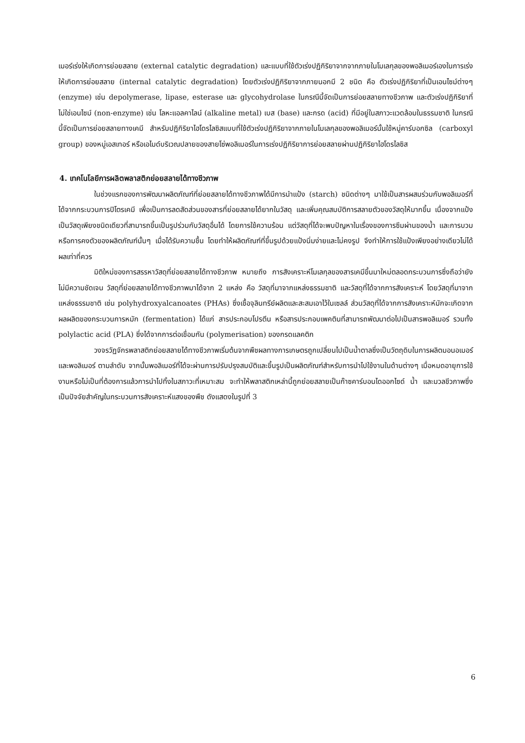เมอร์เร่งให้เกิดการย่อยสลาย (external catalytic degradation) และแบบที่ใช้ตัวเร่งปฏิกิริยาจากจากภายในโมเลกุลของพอลิเมอร์เองในการเร่งให้เกิดการย่อยสลาย (internal catalytic degradation) โดยตัวเร่งปฏิกิริยาจากภายนอกมี 2 ชนิด คือ ตัวเร่งปฏิกิริยาที่เป็นเอนไซม์ต่างๆ (enzyme) เช่น depolymerase, lipase, esterase และ glycohydrolase ในกรณีนี้จัดเป็นการย่อยสลายทางชีวภาพ และตัวเร่งปฏิกิริยาที่ไม่ใช่เอนไซม์ (non-enzyme) เช่น โลหะแอลคาไลน์ (alkaline metal) เบส (base) และกรด (acid) ที่มีอยู่ในสภาวะแวดล้อมในธรรมชาติ ในกรณีนี้จัดเป็นการย่อยสลายทางเคมี สำหรับปฏิกิริยาไฮโดรไลซิสแบบที่ใช้ตัวเร่งปฏิกิริยาจากภายในโมเลกุลของพอลิเมอร์นั้นใช้หมู่คาร์บอกซิล (carboxyl group) ของหมู่เอสเทอร์ หรือเอไมด์บริเวณปลายของสายโซ่พอลิเมอร์ในการเร่งปฏิกิริยาการย่อยสลายผ่านปฏิกิริยาไฮโดรไลซิส
4. เทคโนโลยีการผลิตพลาสติกย่อยสลายได้ทางชีวภาพ
ในช่วงแรกของการพัฒนาผลิตภัณฑ์ที่ย่อยสลายได้ทางชีวภาพได้มีการนำแป้ง (starch) ชนิดต่างๆ มาใช้เป็นสารผสมร่วมกับพอลิเมอร์ที่ได้จากกระบวนการปิโตรเคมี เพื่อเป็นการลดสัดส่วนของสารที่ย่อยสลายได้ยากในวัสดุ และเพิ่มคุณสมบัติการสลายตัวของวัสดุให้มากขึ้น เนื่องจากแป้งเป็นวัสดุเพียงชนิดเดียวที่สามารถขึ้นเป็นรูปร่วมกับวัสดุอื่นได้ โดยการใช้ความร้อน แต่วัสดุที่ได้จะพบปัญหาในเรื่องของการซึมผ่านของน้ำ และการบวมหรือการคงตัวของผลิตภัณฑ์นั้นๆ เมื่อได้รับความชื้น โดยทำให้ผลิตภัณฑ์ที่ขึ้นรูปด้วยแป้งนิ่มง่ายและไม่คงรูป จึงทำให้การใช้แป้งเพียงอย่างเดียวไม่ได้ผลเท่าที่ควร
มิติใหม่ของการสรรหาวัสดุที่ย่อยสลายได้ทางชีวภาพ หมายถึง การสังเคราะห์โมเลกุลของสารเคมีขึ้นมาใหม่ตลอดกระบวนการซึ่งถือว่ายังไม่มีความชัดเจน วัสดุที่ย่อยสลายได้ทางชีวภาพมาได้จาก 2 แหล่ง คือ วัสดุที่มาจากแหล่งธรรมชาติ และวัสดุที่ได้จากการสังเคราะห์ โดยวัสดุที่มาจากแหล่งธรรมชาติ เช่น polyhydroxyalcanoates (PHAs) ซึ่งเชื้อจุลินทรีย์ผลิตและสะสมเอาไว้ในเซลล์ ส่วนวัสดุที่ได้จากการสังเคราะห์มักจะเกิดจากผลผลิตของกระบวนการหมัก (fermentation) ได้แก่ สารประกอบโปรตีน หรือสารประกอบเพคตินที่สามารถพัฒนาต่อไปเป็นสารพอลิเมอร์ รวมทั้ง polylactic acid (PLA) ซึ่งได้จากการต่อเชื่อมกัน (polymerisation) ของกรดแลคติก
วงจรวัฏจักรพลาสติกย่อยสลายได้ทางชีวภาพเริ่มต้นจากพืชผลทางการเกษตรถูกเปลี่ยนไปเป็นน้ำตาลซึ่งเป็นวัตถุดิบในการผลิตมอนอเมอร์และพอลิเมอร์ ตามลำดับ จากนั้นพอลิเมอร์ที่ได้จะผ่านการปรับปรุงสมบัติและขึ้นรูปเป็นผลิตภัณฑ์สำหรับการนำไปใช้งานในด้านต่างๆ เมื่อหมดอายุการใช้งานหรือไม่เป็นที่ต้องการแล้วการนำไปทิ้งในสภาวะที่เหมาะสม จะทำให้พลาสติกเหล่านี้ถูกย่อยสลายเป็นก๊าซคาร์บอนไดออกไซด์ น้ำ และมวลชีวภาพซึ่งเป็นปัจจัยสำคัญในกระบวนการสังเคราะห์แสงของพืช ดังแสดงในรูปที่ 3
6